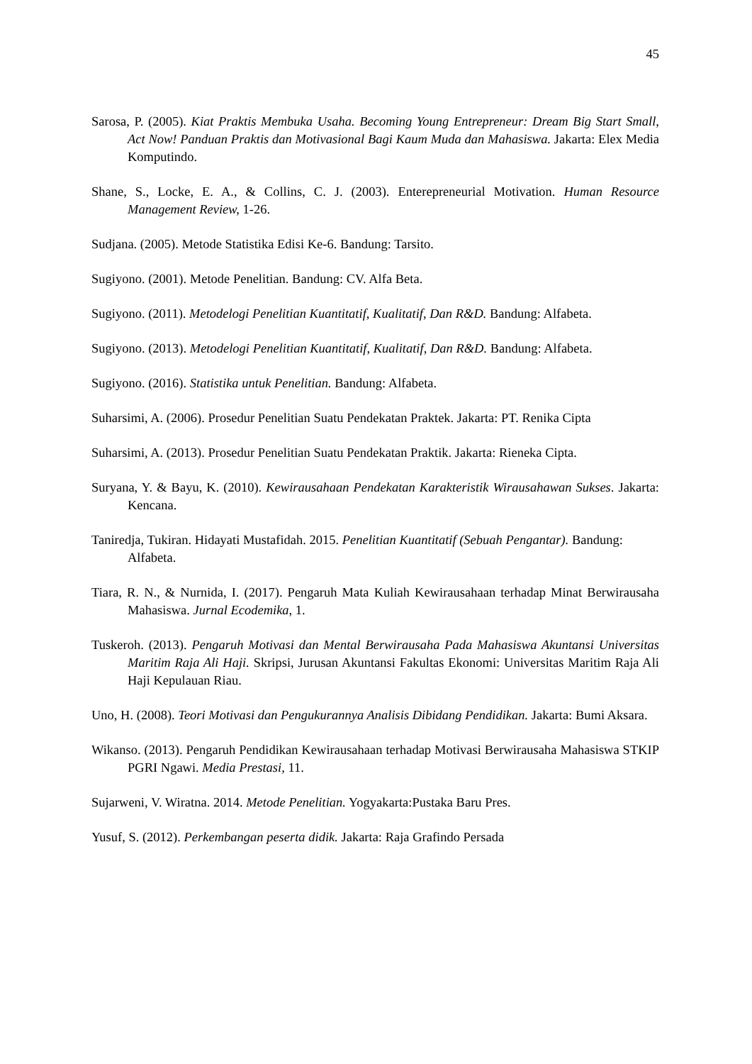45
Sarosa, P. (2005). Kiat Praktis Membuka Usaha. Becoming Young Entrepreneur: Dream Big Start Small, Act Now! Panduan Praktis dan Motivasional Bagi Kaum Muda dan Mahasiswa. Jakarta: Elex Media Komputindo.
Shane, S., Locke, E. A., & Collins, C. J. (2003). Enterepreneurial Motivation. Human Resource Management Review, 1-26.
Sudjana. (2005). Metode Statistika Edisi Ke-6. Bandung: Tarsito.
Sugiyono. (2001). Metode Penelitian. Bandung: CV. Alfa Beta.
Sugiyono. (2011). Metodelogi Penelitian Kuantitatif, Kualitatif, Dan R&D. Bandung: Alfabeta.
Sugiyono. (2013). Metodelogi Penelitian Kuantitatif, Kualitatif, Dan R&D. Bandung: Alfabeta.
Sugiyono. (2016). Statistika untuk Penelitian. Bandung: Alfabeta.
Suharsimi, A. (2006). Prosedur Penelitian Suatu Pendekatan Praktek. Jakarta: PT. Renika Cipta
Suharsimi, A. (2013). Prosedur Penelitian Suatu Pendekatan Praktik. Jakarta: Rieneka Cipta.
Suryana, Y. & Bayu, K. (2010). Kewirausahaan Pendekatan Karakteristik Wirausahawan Sukses. Jakarta: Kencana.
Taniredja, Tukiran. Hidayati Mustafidah. 2015. Penelitian Kuantitatif (Sebuah Pengantar). Bandung: Alfabeta.
Tiara, R. N., & Nurnida, I. (2017). Pengaruh Mata Kuliah Kewirausahaan terhadap Minat Berwirausaha Mahasiswa. Jurnal Ecodemika, 1.
Tuskeroh. (2013). Pengaruh Motivasi dan Mental Berwirausaha Pada Mahasiswa Akuntansi Universitas Maritim Raja Ali Haji. Skripsi, Jurusan Akuntansi Fakultas Ekonomi: Universitas Maritim Raja Ali Haji Kepulauan Riau.
Uno, H. (2008). Teori Motivasi dan Pengukurannya Analisis Dibidang Pendidikan. Jakarta: Bumi Aksara.
Wikanso. (2013). Pengaruh Pendidikan Kewirausahaan terhadap Motivasi Berwirausaha Mahasiswa STKIP PGRI Ngawi. Media Prestasi, 11.
Sujarweni, V. Wiratna. 2014. Metode Penelitian. Yogyakarta:Pustaka Baru Pres.
Yusuf, S. (2012). Perkembangan peserta didik. Jakarta: Raja Grafindo Persada